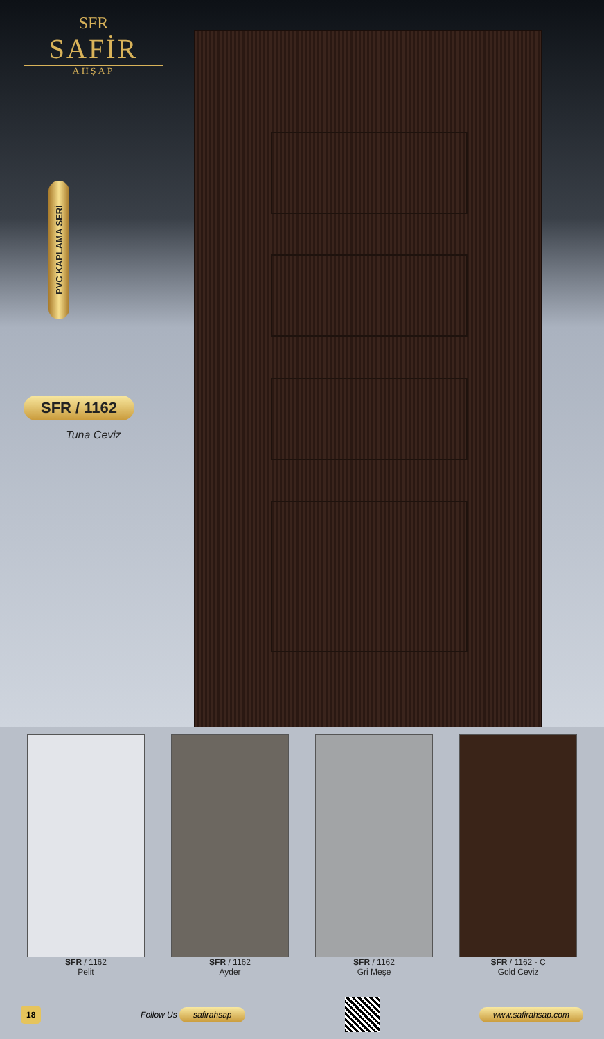SFR
SAFİR
AHŞAP
PVC KAPLAMA SERİ
SFR / 1162
Tuna Ceviz
SFR / 1162
Pelit
SFR / 1162
Ayder
SFR / 1162
Gri Meşe
SFR / 1162 - C
Gold Ceviz
18 Follow Us safirahsap www.safirahsap.com